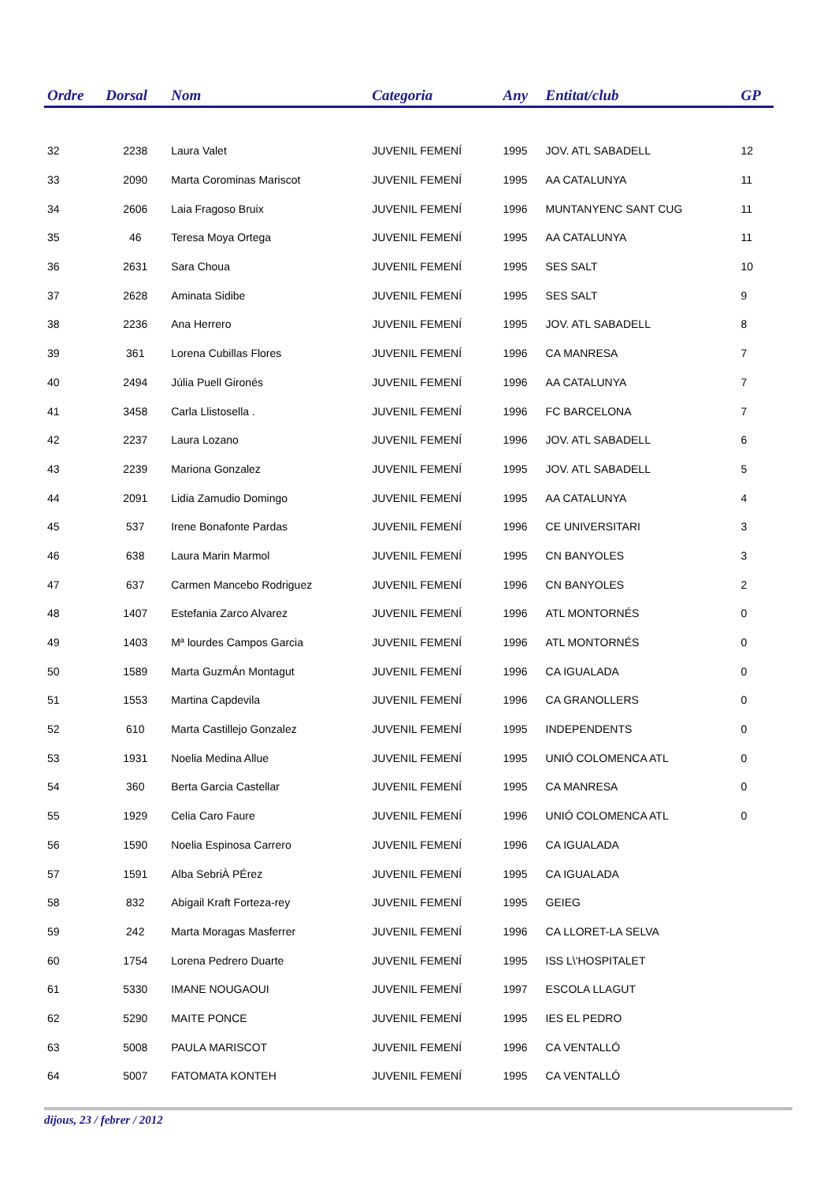| Ordre | Dorsal | Nom | Categoria | Any | Entitat/club | GP |
| --- | --- | --- | --- | --- | --- | --- |
| 32 | 2238 | Laura Valet | JUVENIL FEMENÍ | 1995 | JOV. ATL SABADELL | 12 |
| 33 | 2090 | Marta Corominas Mariscot | JUVENIL FEMENÍ | 1995 | AA CATALUNYA | 11 |
| 34 | 2606 | Laia Fragoso Bruix | JUVENIL FEMENÍ | 1996 | MUNTANYENC SANT CUG | 11 |
| 35 | 46 | Teresa Moya Ortega | JUVENIL FEMENÍ | 1995 | AA CATALUNYA | 11 |
| 36 | 2631 | Sara Choua | JUVENIL FEMENÍ | 1995 | SES SALT | 10 |
| 37 | 2628 | Aminata Sidibe | JUVENIL FEMENÍ | 1995 | SES SALT | 9 |
| 38 | 2236 | Ana Herrero | JUVENIL FEMENÍ | 1995 | JOV. ATL SABADELL | 8 |
| 39 | 361 | Lorena Cubillas Flores | JUVENIL FEMENÍ | 1996 | CA MANRESA | 7 |
| 40 | 2494 | Júlia Puell Gironés | JUVENIL FEMENÍ | 1996 | AA CATALUNYA | 7 |
| 41 | 3458 | Carla Llistosella . | JUVENIL FEMENÍ | 1996 | FC BARCELONA | 7 |
| 42 | 2237 | Laura Lozano | JUVENIL FEMENÍ | 1996 | JOV. ATL SABADELL | 6 |
| 43 | 2239 | Mariona Gonzalez | JUVENIL FEMENÍ | 1995 | JOV. ATL SABADELL | 5 |
| 44 | 2091 | Lidia Zamudio Domingo | JUVENIL FEMENÍ | 1995 | AA CATALUNYA | 4 |
| 45 | 537 | Irene Bonafonte Pardas | JUVENIL FEMENÍ | 1996 | CE UNIVERSITARI | 3 |
| 46 | 638 | Laura Marin Marmol | JUVENIL FEMENÍ | 1995 | CN BANYOLES | 3 |
| 47 | 637 | Carmen Mancebo Rodriguez | JUVENIL FEMENÍ | 1996 | CN BANYOLES | 2 |
| 48 | 1407 | Estefania Zarco Alvarez | JUVENIL FEMENÍ | 1996 | ATL MONTORNÉS | 0 |
| 49 | 1403 | Mª lourdes Campos Garcia | JUVENIL FEMENÍ | 1996 | ATL MONTORNÉS | 0 |
| 50 | 1589 | Marta GuzmÁn Montagut | JUVENIL FEMENÍ | 1996 | CA IGUALADA | 0 |
| 51 | 1553 | Martina Capdevila | JUVENIL FEMENÍ | 1996 | CA GRANOLLERS | 0 |
| 52 | 610 | Marta Castillejo Gonzalez | JUVENIL FEMENÍ | 1995 | INDEPENDENTS | 0 |
| 53 | 1931 | Noelia Medina Allue | JUVENIL FEMENÍ | 1995 | UNIÓ COLOMENCA ATL | 0 |
| 54 | 360 | Berta Garcia Castellar | JUVENIL FEMENÍ | 1995 | CA MANRESA | 0 |
| 55 | 1929 | Celia Caro Faure | JUVENIL FEMENÍ | 1996 | UNIÓ COLOMENCA ATL | 0 |
| 56 | 1590 | Noelia Espinosa Carrero | JUVENIL FEMENÍ | 1996 | CA IGUALADA | |
| 57 | 1591 | Alba SebriÀ PÉrez | JUVENIL FEMENÍ | 1995 | CA IGUALADA | |
| 58 | 832 | Abigail Kraft Forteza-rey | JUVENIL FEMENÍ | 1995 | GEIEG | |
| 59 | 242 | Marta Moragas Masferrer | JUVENIL FEMENÍ | 1996 | CA LLORET-LA SELVA | |
| 60 | 1754 | Lorena Pedrero Duarte | JUVENIL FEMENÍ | 1995 | ISS L\'HOSPITALET | |
| 61 | 5330 | IMANE NOUGAOUI | JUVENIL FEMENÍ | 1997 | ESCOLA LLAGUT | |
| 62 | 5290 | MAITE PONCE | JUVENIL FEMENÍ | 1995 | IES EL PEDRO | |
| 63 | 5008 | PAULA MARISCOT | JUVENIL FEMENÍ | 1996 | CA VENTALLÓ | |
| 64 | 5007 | FATOMATA KONTEH | JUVENIL FEMENÍ | 1995 | CA VENTALLÓ | |
dijous, 23 / febrer / 2012